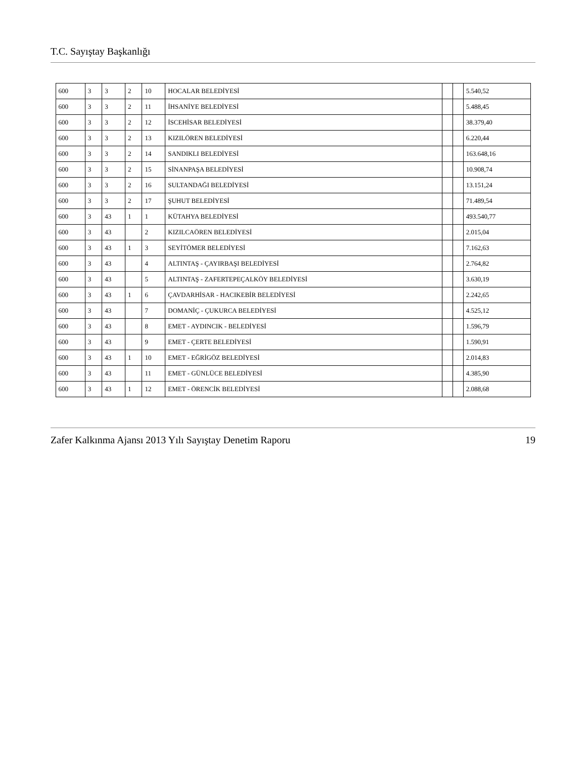T.C. Sayıştay Başkanlığı
| 600 | 3 | 3 | 2 | 10 | HOCALAR BELEDİYESİ | | | 5.540,52 |
| 600 | 3 | 3 | 2 | 11 | İHSANİYE BELEDİYESİ | | | 5.488,45 |
| 600 | 3 | 3 | 2 | 12 | İSCEHİSAR BELEDİYESİ | | | 38.379,40 |
| 600 | 3 | 3 | 2 | 13 | KIZILÖREN BELEDİYESİ | | | 6.220,44 |
| 600 | 3 | 3 | 2 | 14 | SANDIKLI BELEDİYESİ | | | 163.648,16 |
| 600 | 3 | 3 | 2 | 15 | SİNANPAŞA BELEDİYESİ | | | 10.908,74 |
| 600 | 3 | 3 | 2 | 16 | SULTANDAĞI BELEDİYESİ | | | 13.151,24 |
| 600 | 3 | 3 | 2 | 17 | ŞUHUT BELEDİYESİ | | | 71.489,54 |
| 600 | 3 | 43 | 1 | 1 | KÜTAHYA BELEDİYESİ | | | 493.540,77 |
| 600 | 3 | 43 | | 2 | KIZILCAÖREN BELEDİYESİ | | | 2.015,04 |
| 600 | 3 | 43 | 1 | 3 | SEYİTÖMER BELEDİYESİ | | | 7.162,63 |
| 600 | 3 | 43 | | 4 | ALTINTAŞ - ÇAYIRBAŞI BELEDİYESİ | | | 2.764,82 |
| 600 | 3 | 43 | | 5 | ALTINTAŞ - ZAFERTEPEÇALKÖY BELEDİYESİ | | | 3.630,19 |
| 600 | 3 | 43 | 1 | 6 | ÇAVDARHİSAR - HACIKEBİR BELEDİYESİ | | | 2.242,65 |
| 600 | 3 | 43 | | 7 | DOMANİÇ - ÇUKURCA BELEDİYESİ | | | 4.525,12 |
| 600 | 3 | 43 | | 8 | EMET - AYDINCIK - BELEDİYESİ | | | 1.596,79 |
| 600 | 3 | 43 | | 9 | EMET - ÇERTE BELEDİYESİ | | | 1.590,91 |
| 600 | 3 | 43 | 1 | 10 | EMET - EĞRİGÖZ BELEDİYESİ | | | 2.014,83 |
| 600 | 3 | 43 | | 11 | EMET - GÜNLÜCE BELEDİYESİ | | | 4.385,90 |
| 600 | 3 | 43 | 1 | 12 | EMET - ÖRENCİK BELEDİYESİ | | | 2.088,68 |
Zafer Kalkınma Ajansı 2013 Yılı Sayıştay Denetim Raporu 19